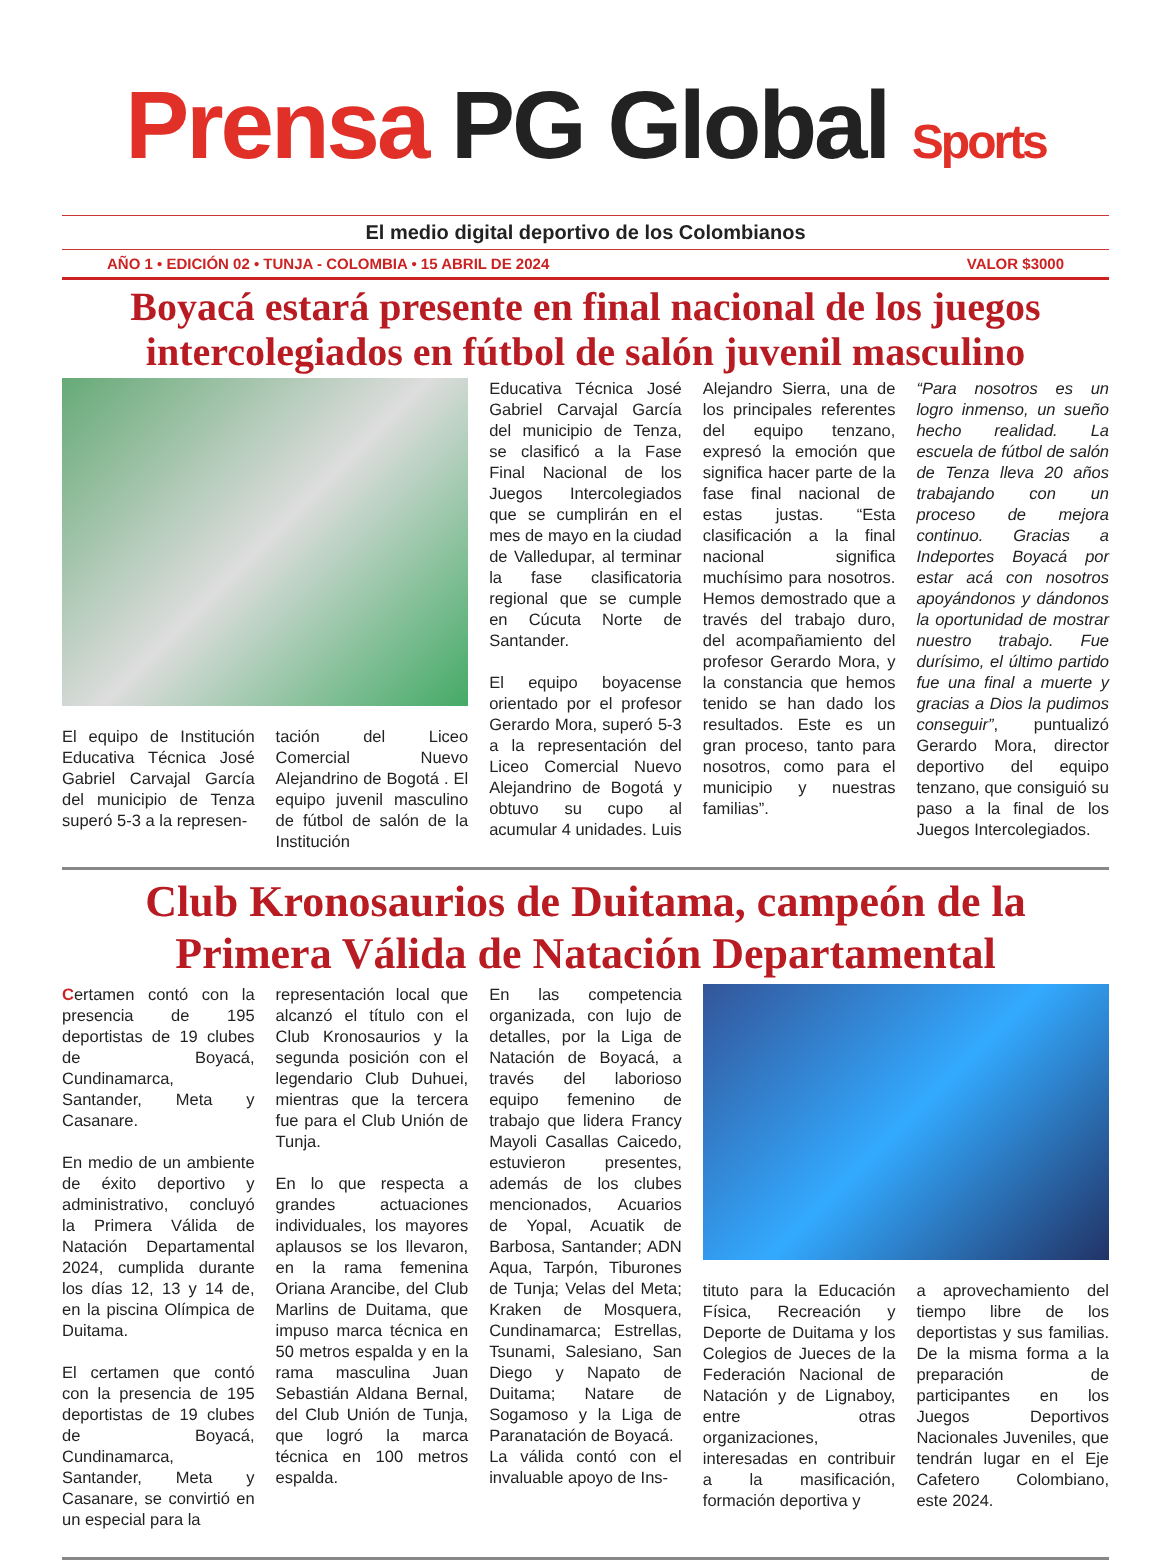Prensa PG Global Sports
El medio digital deportivo de los Colombianos
AÑO 1 • EDICIÓN 02 • TUNJA - COLOMBIA • 15 ABRIL DE 2024 VALOR $3000
Boyacá estará presente en final nacional de los juegos intercolegiados en fútbol de salón juvenil masculino
El equipo de Institución Educativa Técnica José Gabriel Carvajal García del municipio de Tenza superó 5-3 a la represen-
tación del Liceo Comercial Nuevo Alejandrino de Bogotá . El equipo juvenil masculino de fútbol de salón de la Institución
Educativa Técnica José Gabriel Carvajal García del municipio de Tenza, se clasificó a la Fase Final Nacional de los Juegos Intercolegiados que se cumplirán en el mes de mayo en la ciudad de Valledupar, al terminar la fase clasificatoria regional que se cumple en Cúcuta Norte de Santander.
El equipo boyacense orientado por el profesor Gerardo Mora, superó 5-3 a la representación del Liceo Comercial Nuevo Alejandrino de Bogotá y obtuvo su cupo al acumular 4 unidades. Luis
Alejandro Sierra, una de los principales referentes del equipo tenzano, expresó la emoción que significa hacer parte de la fase final nacional de estas justas. “Esta clasificación a la final nacional significa muchísimo para nosotros. Hemos demostrado que a través del trabajo duro, del acompañamiento del profesor Gerardo Mora, y la constancia que hemos tenido se han dado los resultados. Este es un gran proceso, tanto para nosotros, como para el municipio y nuestras familias”.
“Para nosotros es un logro inmenso, un sueño hecho realidad. La escuela de fútbol de salón de Tenza lleva 20 años trabajando con un proceso de mejora continuo. Gracias a Indeportes Boyacá por estar acá con nosotros apoyándonos y dándonos la oportunidad de mostrar nuestro trabajo. Fue durísimo, el último partido fue una final a muerte y gracias a Dios la pudimos conseguir”, puntualizó Gerardo Mora, director deportivo del equipo tenzano, que consiguió su paso a la final de los Juegos Intercolegiados.
Club Kronosaurios de Duitama, campeón de la Primera Válida de Natación Departamental
Certamen contó con la presencia de 195 deportistas de 19 clubes de Boyacá, Cundinamarca, Santander, Meta y Casanare.
En medio de un ambiente de éxito deportivo y administrativo, concluyó la Primera Válida de Natación Departamental 2024, cumplida durante los días 12, 13 y 14 de, en la piscina Olímpica de Duitama.
El certamen que contó con la presencia de 195 deportistas de 19 clubes de Boyacá, Cundinamarca, Santander, Meta y Casanare, se convirtió en un especial para la
representación local que alcanzó el título con el Club Kronosaurios y la segunda posición con el legendario Club Duhuei, mientras que la tercera fue para el Club Unión de Tunja.
En lo que respecta a grandes actuaciones individuales, los mayores aplausos se los llevaron, en la rama femenina Oriana Arancibe, del Club Marlins de Duitama, que impuso marca técnica en 50 metros espalda y en la rama masculina Juan Sebastián Aldana Bernal, del Club Unión de Tunja, que logró la marca técnica en 100 metros espalda.
En las competencia organizada, con lujo de detalles, por la Liga de Natación de Boyacá, a través del laborioso equipo femenino de trabajo que lidera Francy Mayoli Casallas Caicedo, estuvieron presentes, además de los clubes mencionados, Acuarios de Yopal, Acuatik de Barbosa, Santander; ADN Aqua, Tarpón, Tiburones de Tunja; Velas del Meta; Kraken de Mosquera, Cundinamarca; Estrellas, Tsunami, Salesiano, San Diego y Napato de Duitama; Natare de Sogamoso y la Liga de Paranatación de Boyacá.
La válida contó con el invaluable apoyo de Ins-
tituto para la Educación Física, Recreación y Deporte de Duitama y los Colegios de Jueces de la Federación Nacional de Natación y de Lignaboy, entre otras organizaciones, interesadas en contribuir a la masificación, formación deportiva y
a aprovechamiento del tiempo libre de los deportistas y sus familias. De la misma forma a la preparación de participantes en los Juegos Deportivos Nacionales Juveniles, que tendrán lugar en el Eje Cafetero Colombiano, este 2024.